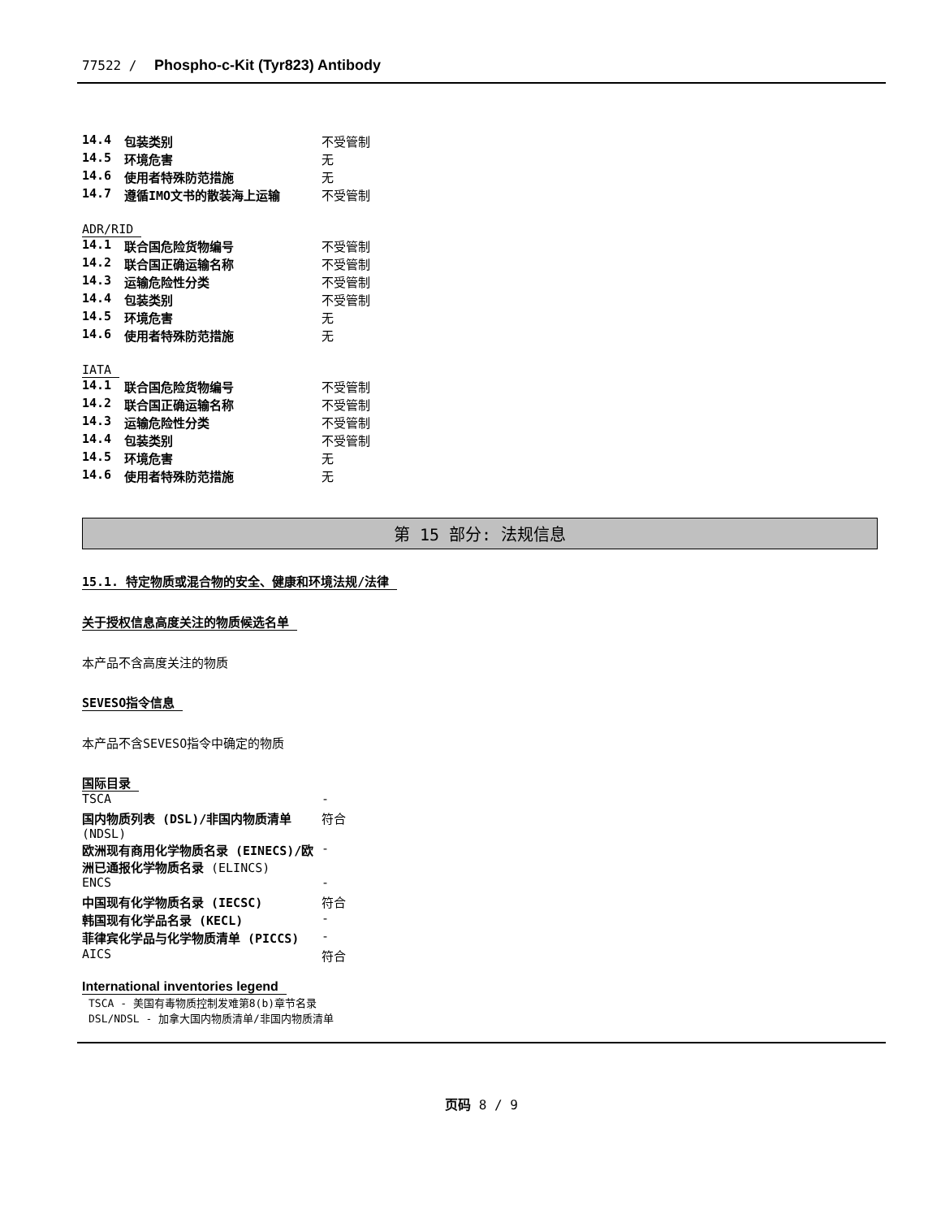77522 / Phospho-c-Kit (Tyr823) Antibody
| 14.4 | 包装类别 | 不受管制 |
| 14.5 | 环境危害 | 无 |
| 14.6 | 使用者特殊防范措施 | 无 |
| 14.7 | 遵循IMO文书的散装海上运输 | 不受管制 |
ADR/RID
| 14.1 | 联合国危险货物编号 | 不受管制 |
| 14.2 | 联合国正确运输名称 | 不受管制 |
| 14.3 | 运输危险性分类 | 不受管制 |
| 14.4 | 包装类别 | 不受管制 |
| 14.5 | 环境危害 | 无 |
| 14.6 | 使用者特殊防范措施 | 无 |
IATA
| 14.1 | 联合国危险货物编号 | 不受管制 |
| 14.2 | 联合国正确运输名称 | 不受管制 |
| 14.3 | 运输危险性分类 | 不受管制 |
| 14.4 | 包装类别 | 不受管制 |
| 14.5 | 环境危害 | 无 |
| 14.6 | 使用者特殊防范措施 | 无 |
第 15 部分: 法规信息
15.1. 特定物质或混合物的安全、健康和环境法规/法律
关于授权信息高度关注的物质候选名单
本产品不含高度关注的物质
SEVESO指令信息
本产品不含SEVESO指令中确定的物质
国际目录
| TSCA | - |
| 国内物质列表 (DSL)/非国内物质清单 (NDSL) | 符合 |
| 欧洲现有商用化学物质名录 (EINECS)/欧洲已通报化学物质名录 (ELINCS) | - |
| ENCS | - |
| 中国现有化学物质名录 (IECSC) | 符合 |
| 韩国现有化学品名录 (KECL) | - |
| 菲律宾化学品与化学物质清单 (PICCS) | - |
| AICS | 符合 |
International inventories legend
TSCA - 美国有毒物质控制发难第8(b)章节名录
DSL/NDSL - 加拿大国内物质清单/非国内物质清单
页码 8 / 9